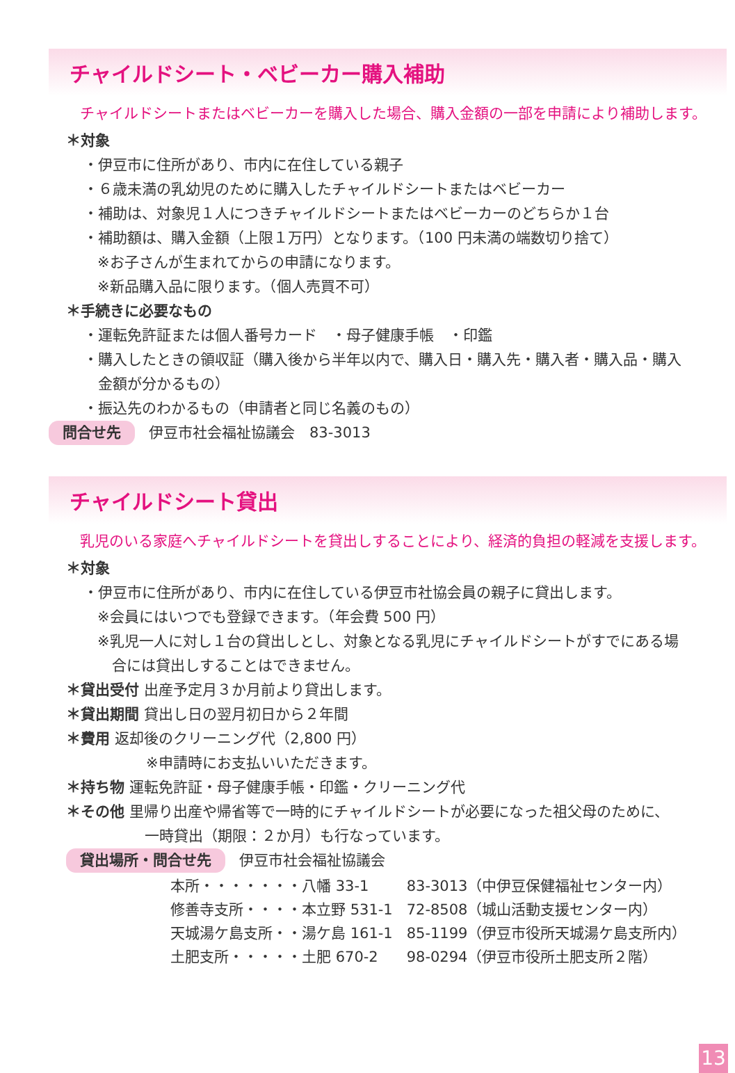チャイルドシート・ベビーカー購入補助
チャイルドシートまたはベビーカーを購入した場合、購入金額の一部を申請により補助します。
＊対象
・伊豆市に住所があり、市内に在住している親子
・６歳未満の乳幼児のために購入したチャイルドシートまたはベビーカー
・補助は、対象児１人につきチャイルドシートまたはベビーカーのどちらか１台
・補助額は、購入金額（上限１万円）となります。（100 円未満の端数切り捨て）
※お子さんが生まれてからの申請になります。
※新品購入品に限ります。（個人売買不可）
＊手続きに必要なもの
・運転免許証または個人番号カード　・母子健康手帳　・印鑑
・購入したときの領収証（購入後から半年以内で、購入日・購入先・購入者・購入品・購入
　金額が分かるもの）
・振込先のわかるもの（申請者と同じ名義のもの）
問合せ先 伊豆市社会福祉協議会　83-3013
チャイルドシート貸出
乳児のいる家庭へチャイルドシートを貸出しすることにより、経済的負担の軽減を支援します。
＊対象
・伊豆市に住所があり、市内に在住している伊豆市社協会員の親子に貸出します。
※会員にはいつでも登録できます。（年会費 500 円）
※乳児一人に対し１台の貸出しとし、対象となる乳児にチャイルドシートがすでにある場
　合には貸出しすることはできません。
＊貸出受付 出産予定月３か月前より貸出します。
＊貸出期間 貸出し日の翌月初日から２年間
＊費用 返却後のクリーニング代（2,800 円）
※申請時にお支払いいただきます。
＊持ち物 運転免許証・母子健康手帳・印鑑・クリーニング代
＊その他 里帰り出産や帰省等で一時的にチャイルドシートが必要になった祖父母のために、
一時貸出（期限：２か月）も行なっています。
貸出場所・問合せ先 伊豆市社会福祉協議会
| 本所・・・・・・・八幡 33-1 | 83-3013（中伊豆保健福祉センター内） |
| 修善寺支所・・・・本立野 531-1 | 72-8508（城山活動支援センター内） |
| 天城湯ケ島支所・・湯ケ島 161-1 | 85-1199（伊豆市役所天城湯ケ島支所内） |
| 土肥支所・・・・・土肥 670-2 | 98-0294（伊豆市役所土肥支所２階） |
13